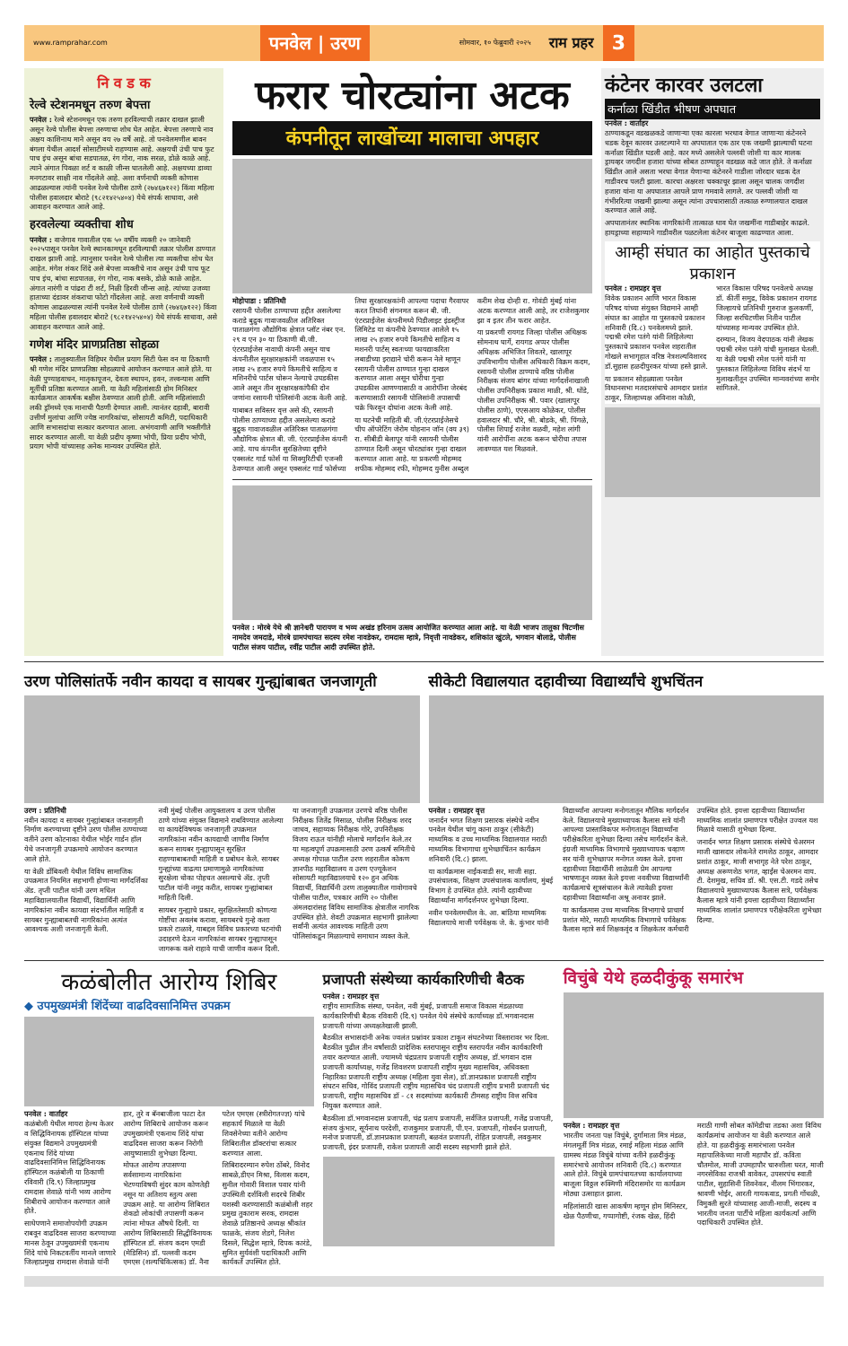www.ramprahar.com
पनवेल | उरण
सोमवार, १० फेब्रुवारी २०२५
राम प्रहर
3
नि व ड क
रेल्वे स्टेशनमधून तरुण बेपत्ता
पनवेल : रेल्वे स्टेशनमधून एक तरुण हरविल्याची तक्रार दाखल झाली असून रेल्वे पोलीस बेपत्ता तरुणाचा शोध घेत आहेत. बेपत्ता तरुणाचे नाव अक्षय काशिनाथ माने असून वय २७ वर्षे आहे. तो पनवेलमणील बावन बंगला येथील आदर्श सोसाटीमध्ये राहण्यास आहे. अक्षयची उंची पाच फुट पाच इंच असून बांधा सडपातळ, रंग गोरा, नाक सरळ, डोळे काळे आहे. त्याने अंगात पिवळा शर्ट व काळी जीन्स घातलेली आहे. अक्षयच्या डाव्या मनगटावर साक्षी नाव गोंदलेले आहे. अशा वर्णनाची व्यक्ती कोणास आढळल्यास त्यांनी पनवेल रेल्वे पोलीस ठाणे (२७४६७१२२) किंवा महिला पोलीस हवालदार बोराटे (९८२१४२५४०४) येथे संपर्क साधावा, असे आवाहन करण्यात आले आहे.
हरवलेल्या व्यक्तीचा शोध
पनवेल : वाजेगाव गावातील एक ५० वर्षीय व्यक्ती २० जानेवारी २०२५पासून पनवेल रेल्वे स्थानकामधून हरविल्याची तक्रार पोलीस ठाण्यात दाखल झाली आहे. त्यानुसार पनवेल रेल्वे पोलीस त्या व्यक्तीचा शोध घेत आहेत. मंगेश शंकर शिंदे असे बेपत्ता व्यक्तीचे नाव असून उंची पाच फूट पाच इंच, बांधा सडपातळ, रंग गोरा, नाक बसके, डोळे काळे आहेत. अंगात नारंगी व पांढरा टी शर्ट, निळी हिरवी जीन्स आहे. त्यांच्या उजव्या हाताच्या दंडावर शंकराचा फोटो गोंदलेला आहे. अशा वर्णनाची व्यक्ती कोणास आढळल्यास त्यांनी पनवेल रेल्वे पोलीस ठाणे (२७४६७१२२) किंवा महिला पोलीस हवालदार बोराटे (९८२१४२५४०४) येथे संपर्क साधावा, असे आवाहन करण्यात आले आहे.
गणेश मंदिर प्राणप्रतिष्ठा सोहळा
पनवेल : तालुक्यातील विहिघर येथील प्रयाग सिटी फेस वन या ठिकाणी श्री गणेश मंदिर प्राणप्रतिष्ठा सोहळ्याचे आयोजन करण्यात आले होते. या वेळी पुण्याहवाचन, मातृकापूजन, देवता स्थापन, हवन, तत्त्वन्यास आणि मूर्तीची प्रतिष्ठा करण्यात आली. या वेळी महिलांसाठी होम मिनिस्टर कार्यक्रमात आकर्षक बक्षीस ठेवण्यात आली होती. आणि महिलांसाठी लकी ड्रॉमध्ये एक मानाची पैठणी देण्यात आली. त्यानंतर दहावी, बारावी उत्तीर्ण मुलांचा आणि ज्येष्ठ नागरिकांचा, सोसायटी कमिटी, पदाधिकारी आणि सभासदांचा सत्कार करण्यात आला. अभंगवाणी आणि भक्तीगीते सादर करण्यात आली. या वेळी प्रदीप कृष्णा भोपी, प्रिया प्रदीप भोपी, प्रयाग भोपी यांच्यासह अनेक मान्यवर उपस्थित होते.
फरार चोरट्यांना अटक
कंपनीतून लाखोंच्या मालाचा अपहार
मोहोपाडा : प्रतिनिधी
रसायनी पोलीस ठाण्याच्या हद्दीत असलेल्या कराडे बुद्रुक गावाजवळील अतिरिक्त पाताळगंगा औद्योगिक क्षेत्रात प्लॉट नंबर एन. २९ व एन ३० या ठिकाणी बी.जी. एंटरप्राईजेस नावाची कंपनी असून याच कंपनीतील सुरक्षारक्षकांनी जवळपास १५ लाख २५ हजार रुपये किमतीचे साहित्य व मशिनरीचे पार्टस चोरून नेल्याचे उघडकीस आले असून तीन सुरक्षारक्षकांपैकी दोन जणांना रसायनी पोलिसांनी अटक केली आहे.
याबाबत सविस्तर वृत्त असे की, रसायनी पोलीस ठाण्याच्या हद्दीत असलेल्या कराडे बुद्रुक गावाजवळील अतिरिक्त पाताळगंगा औद्योगिक क्षेत्रात बी. जी. एंटरप्राईजेस कंपनी आहे. याच कंपनीत सुरक्षितेच्या दृष्टीने एक्सलंट गार्ड फोर्स या सिक्युरिटीची एजन्सी ठेवण्यात आली असून एक्सलंट गार्ड फोर्सच्या तिघा सुरक्षारक्षकांनी आपल्या पदाचा गैरवापर करत तिघांनी संगनमत करून बी. जी. एंटरप्राईजेस कंपनीमध्ये पिडीलाइट इंडस्ट्रीज लिमिटेड या कंपनीचे ठेवण्यात आलेले १५ लाख २५ हजार रुपये किमतीचे साहित्य व मशनरी पार्टस् स्वतःच्या फायद्याकरिता लबाडीच्या इराद्याने चोरी करून नेले म्हणून रसायनी पोलीस ठाण्यात गुन्हा दाखल करण्यात आला असून चोरीचा गुन्हा उघडकीस आणण्यासाठी व आरोपींना जेरबंद करण्यासाठी रसायनी पोलिसांनी तपासाची चक्रे फिरवून दोघांना अटक केली आहे.
या घटनेची माहिती बी. जी.एंटरप्राईजेसचे चीप ऑपरेटिंग जेरोम योहनान जॉन (वय ३९) रा. सीबीडी बेलापूर यांनी रसायनी पोलीस ठाण्यात दिली असून चोरट्यांवर गुन्हा दाखल करण्यात आला आहे. या प्रकरणी मोहम्मद शफीक मोहम्मद रफी, मोहम्मद युनीस अब्दुल करीम शेख दोन्ही रा. गोवंडी मुंबई यांना अटक करण्यात आली आहे, तर राजेशकुमार झा व इतर तीन फरार आहेत.
या प्रकरणी रायगड जिल्हा पोलीस अधिक्षक सोमनाथ घार्गे, रायगड अप्पर पोलीस अधिक्षक अभिजित शिवतरे, खालापूर उपविभागीय पोलीस अधिकारी विक्रम कदम, रसायनी पोलीस ठाण्याचे वरिष्ठ पोलीस निरीक्षक संजय बांगर यांच्या मार्गदर्शनाखाली पोलीस उपनिरीक्षक प्रकाश माळी, श्री. धोंडे, पोलीस उपनिरीक्षक श्री. पवार (खालापूर पोलीस ठाणे), एएसआय कोळेकर, पोलीस हवालदार श्री. चौरे, श्री. बोडके, श्री. पिंगळे, पोलीस शिपाई राजेश वळवी, महेश लांगी यांनी आरोपींना अटक करून चोरीचा तपास लावण्यात यश मिळवले.
पनवेल : मोरबे येथे श्री ज्ञानेश्वरी पारायण व भव्य अखंड हरिनाम उत्सव आयोजित करण्यात आला आहे. या वेळी भाजप तालुका चिटणीस नामदेव जमदाडे, मोरबे ग्रामपंचायत सदस्य रमेश नावडेकर, रामदास म्हात्रे, निवृत्ती नावडेकर, शशिकांत खुंटले, भगवान बोलाडे, पोलीस पाटील संजय पाटील, रवींद्र पाटील आदी उपस्थित होते.
कंटेनर कारवर उलटला
कर्नाळा खिंडीत भीषण अपघात
पनवेल : वार्ताहर
ठाण्याकडून वडखळकडे जाणाऱ्या एका कारला भरधाव वेगात जाणाऱ्या कंटेनरने धडक देवून कारवर उलटल्याने या अपघातात एक ठार एक जखमी झाल्याची घटना कर्नाळा खिंडीत घडली आहे. कार मध्ये असलेले पल्लवी जोशी या कार मालक ड्रायव्हर जगदीश हजारा यांच्या सोबत ठाण्याहून वडखळ कडे जात होते. ते कर्नाळा खिंडीत आले असता भरधा वेगात येणाऱ्या कंटेनरने गाडीला जोरदार धडक देत गाडीवरच पलटी झाला. कारचा अक्षरशः चक्काचूर झाला असून चालक जगदीश हजारा यांना या अपघातात आपले प्राण गमवावे लागले. तर पल्लवी जोशी या गंभीररित्या जखमी झाल्या असून त्यांना उपचारासाठी तत्काळ रुग्णालयात दाखल करण्यात आले आहे.
अपघातानंतर स्थानिक नागरिकांनी तात्काळ धाव घेत जखमींना गाडीबाहेर काढले. हायड्राच्या सहाय्याने गाडीवरील पळटलेला कंटेनर बाजूला काढण्यात आला.
आम्ही संघात का आहोत पुस्तकाचे प्रकाशन
पनवेल : रामप्रहर वृत्त
विवेक प्रकाशन आणि भारत विकास परिषद यांच्या संयुक्त विद्यमाने आम्ही संघात का आहोत या पुस्तकाचे प्रकाशन शनिवारी (दि.८) पनवेलमध्ये झाले. पद्मश्री रमेश पतंगे यांनी लिहिलेल्या पुस्तकाचे प्रकाशन पनवेल शहरातील गोखले सभागृहात वरिष्ठ नेत्रशल्यविशारद डॉ.सुहास हळदीपुरकर यांच्या हस्ते झाले.
या प्रकाशन सोहळ्याला पनवेल विधानसभा मतदारसंघाचे आमदार प्रशांत ठाकूर, जिल्हाध्यक्ष अविनाश कोळी, भारत विकास परिषद पनवेलचे अध्यक्ष डॉ. कीर्ती समुद्र, विवेक प्रकाशन रायगड जिल्हायचे प्रतिनिधी गुरुराज कुलकर्णी, जिल्हा सरचिटणीस नितीन पाटील यांच्यासह मान्यवर उपस्थित होते.
दरम्यान, विजय वेदपाठक यांनी लेखक पद्मश्री रमेश पतंगे यांची मुलाखत घेतली. या वेळी पद्मश्री रमेश पतंगे यांनी या पुस्तकात लिहिलेल्या विविध संदर्भ या मुलाखतीतून उपस्थित मान्यवरांच्या समोर सांगितले.
उरण पोलिसांतर्फे नवीन कायदा व सायबर गुन्ह्यांबाबत जनजागृती
उरण : प्रतिनिधी
नवीन कायदा व सायबर गुन्ह्यांबाबत जनजागृती निर्माण करण्याच्या दृष्टीने उरण पोलीस ठाण्याच्या वतीने उरण कोटनाका येथील भोईर गार्डन हॉल येथे जनजागृती उपक्रमाचे आयोजन करण्यात आले होते.
या वेळी डोंबिवली येथील विविध सामाजिक उपक्रमात नियमित सहभागी होणाऱ्या मार्गदर्शिका ॲड. तृप्ती पाटील यांनी उरण मधिल महाविद्यालयातील विद्यार्थी, विद्यार्थिनी आणि नागरिकांना नवीन कायद्या संदर्भातील माहिती व सायबर गुन्ह्याबाबतची नागरिकांना अत्यंत आवश्यक अशी जनजागृती केली.
नवी मुंबई पोलीस आयुक्तालय व उरण पोलीस ठाणे यांच्या संयुक्त विद्यमाने राबविण्यात आलेल्या या कायदेविषयक जनजागृती उपक्रमात नागरिकांना नवीन कायद्याची जाणीव निर्माण करून सायबर गुन्ह्यापासून सुरक्षित राहण्याबाबतची माहिती व प्रबोधन केले. सायबर गुन्ह्यांच्या वाढत्या प्रमाणामुळे नागरिकांच्या सुरक्षेला धोका पोहचत असल्याचे ॲड. तृप्ती पाटील यांनी नमूद करीत, सायबर गुन्ह्यांबाबत माहिती दिली.
सायबर गुन्ह्याचे प्रकार, सुरक्षिततेसाठी कोणत्या गोष्टींचा अवलंब करावा, सायबरचे गुन्हे कशा प्रकारे टाळावे, याबद्दल विविध प्रकारच्या घटनांची उदाहरणे देऊन नागरिकांना सायबर गुन्ह्यापासून जागरूक कसे राहावे याची जाणीव करून दिली.
या जनजागृती उपक्रमात उरणचे वरिष्ठ पोलीस निरीक्षक जितेंद्र मिसाळ, पोलीस निरीक्षक शरद जाधव, सहाय्यक निरीक्षक गोरे, उपनिरीक्षक विजय राऊत यांनीही मोलाचे मार्गदर्शन केले.तर या महत्वपूर्ण उपक्रमासाठी उरण उत्कर्ष समितीचे अध्यक्ष गोपाळ पाटील उरण शहरातील कोकण ज्ञानपीठ महाविद्यालय व उरण एज्यूकेशन सोसायटी महाविद्यालयाचे १२० हुन अधिक विद्यार्थी, विद्यार्थिनी उरण तालुक्यातील गावोगावचे पोलीस पाटील, पत्रकार आणि २० पोलीस अंमलदारांसह विविध सामाजिक क्षेत्रातील नागरिक उपस्थित होते. शेवटी उपक्रमात सहभागी झालेल्या सर्वांनी अत्यंत आवश्यक माहिती उरण पोलिसांकडून मिळाल्याचे समाधान व्यक्त केले.
सीकेटी विद्यालयात दहावीच्या विद्यार्थ्यांचे शुभचिंतन
पनवेल : रामप्रहर वृत्त
जनार्दन भगत शिक्षण प्रसारक संस्थेचे नवीन पनवेल येथील चांगू काना ठाकूर (सीकेटी) माध्यमिक व उच्च माध्यमिक विद्यालयात मराठी माध्यमिक विभागाचा शुभेच्छाचिंतन कार्यक्रम शनिवारी (दि.८) झाला.
या कार्यक्रमास नाईकवाडी सर, माजी सहा. उपसंचालक, शिक्षण उपसंचालक कार्यालय, मुंबई विभाग हे उपस्थित होते. त्यांनी दहावीच्या विद्यार्थ्यांना मार्गदर्शनपर शुभेच्छा दिल्या.
नवीन पनवेलमधील के. आ. बांठिया माध्यमिक विद्यालयाचे माजी पर्यवेक्षक जे. के. कुंभार यांनी विद्यार्थ्यांना आपल्या मनोगतातून मौलिक मार्गदर्शन केले. विद्यालयाचे मुख्याध्यापक कैलास सत्रे यांनी आपल्या प्रास्ताविकपर मनोगतातून विद्यार्थ्यांना परीक्षेकरिता शुभेच्छा दिल्या तसेच मार्गदर्शन केले. इंग्रजी माध्यमिक विभागाचे मुख्याध्यापक चव्हाण सर यांनी शुभेच्छापर मनोगत व्यक्त केले. इयत्ता दहावीच्या विद्यार्थीनी शाळेप्रती प्रेम आपल्या भाषणातून व्यक्त केले इयत्ता नववीच्या विद्यार्थ्यांनी कार्यक्रमाचे सूत्रसंचालन केले त्यावेळी इयत्ता दहावीच्या विद्यार्थ्यांना अश्रू अनावर झाले.
या कार्यक्रमास उच्च माध्यमिक विभागाचे प्राचार्य प्रशांत मोरे, मराठी माध्यमिक विभागाचे पर्यवेक्षक कैलास म्हात्रे सर्व शिक्षकवृंद व शिक्षकेतर कर्मचारी उपस्थित होते. इयत्ता दहावीच्या विद्यार्थ्यांना माध्यमिक शालांत प्रमाणपत्र परीक्षेत उज्वल यश मिळावे यासाठी शुभेच्छा दिल्या.
जनार्दन भगत शिक्षण प्रसारक संस्थेचे चेअरमन माजी खासदार लोकनेते रामशेठ ठाकूर, आमदार प्रशांत ठाकूर, माजी सभागृह नेते परेश ठाकूर, अध्यक्ष अरूणशेठ भगत, व्हाईस चेअरमन वाय. टी. देशमुख, सचिव डॉ. श्री. एस.टी. गडदे तसेच विद्यालयाचे मुख्याध्यापक कैलास सत्रे, पर्यवेक्षक कैलास म्हात्रे यांनी इयत्ता दहावीच्या विद्यार्थ्यांना माध्यमिक शालांत प्रमाणपत्र परीक्षेकरिता शुभेच्छा दिल्या.
कळंबोलीत आरोग्य शिबिर
◆ उपमुख्यमंत्री शिंदेंच्या वाढदिवसानिमित्त उपक्रम
पनवेल : वार्ताहर
कळंबोली येथील मायरा हेल्थ केअर व सिद्धिविनायक हॉस्पिटल यांच्या संयुक्त विद्यमाने उपमुख्यमंत्री एकनाथ शिंदे यांच्या वाढदिवसानिमित्त सिद्धिविनायक हॉस्पिटल कळंबोली या ठिकाणी रविवारी (दि.९) जिल्हाप्रमुख रामदास शेवाळे यांनी भव्य आरोग्य शिबीराचे आयोजन करण्यात आले होते.
साधेपणाने समाजोपयोगी उपक्रम राबवून वाढदिवस साजरा करण्याच्या मानस ठेवून उपमुख्यमंत्री एकनाथ शिंदे यांचे निकटवर्तीय मानले जाणारे जिल्हाप्रमुख रामदास शेवाळे यांनी हार, तुरे व बॅनबाजीला फाटा देत आरोग्य शिबिराचे आयोजन करून उपमुख्यमंत्री एकनाथ शिंदे यांचा वाढदिवस साजरा करून निरोगी आयुष्यासाठी शुभेच्छा दिल्या.
मोफत आरोग्य तपासण्या सर्वसामान्य नागरिकांना भेटण्याविषयी सुंदर काम कोणतेही नसून या अतिशय स्तुत्य असा उपक्रम आहे. या आरोग्य शिबिरात शेकडो लोकांची तपासणी करून त्यांना मोफत औषधे दिली. या आरोग्य शिबिरासाठी सिद्धीविनायक हॉस्पिटल डॉ. संजय कदम एमडी (मेडिसिन) डॉ. पल्लवी कदम एमएस (शल्यचिकित्सक) डॉ. नैना पटेल एमएस (स्त्रीरोगतज्ज्ञ) यांचे सहकार्य मिळाले या वेळी शिवसेनेच्या वतीने आरोग्य शिबिरातील डॉक्टरांचा सत्कार करण्यात आला.
शिबिरादरम्यान रुपेश ठोंबरे, विनोद साबळे,डीएन मिश्रा, विलास कदम, सुनील गोवारी विशाल पवार यांनी उपस्थिती दर्शविली सदरचे शिबीर यशस्वी करण्यासाठी कळंबोली शहर प्रमुख तुकाराम सरक, रामदास शेवाळे प्रतिष्ठानचे अध्यक्ष श्रीकांत फाळके, संजय शेडगे, निलेश दिसले, सिद्धेश म्हात्रे, दिपक कारंडे, सुमित सुर्यवंशी पदाधिकारी आणि कार्यकर्ते उपस्थित होते.
प्रजापती संस्थेच्या कार्यकारिणीची बैठक
पनवेल : रामप्रहर वृत्त
राष्ट्रीय सामाजिक संस्था, पनवेल, नवी मुंबई, प्रजापती समाज विकास मंडळाच्या कार्यकारिणीची बैठक रविवारी (दि.९) पनवेल येथे संस्थेचे कार्याध्यक्ष डॉ.भगवानदास प्रजापती यांच्या अध्यक्षतेखाली झाली.
बैठकीत सभासदांनी अनेक ज्वलंत प्रश्नांवर प्रकाश टाकून संघटनेच्या विस्तारावर भर दिला. बैठकीत पुढील तीन वर्षांसाठी प्रादेशिक स्तरापासून राष्ट्रीय स्तरापर्यंत नवीन कार्यकारिणी तयार करण्यात आली. ज्यामध्ये चंद्रप्रताप प्रजापती राष्ट्रीय अध्यक्ष, डॉ.भगवान दास प्रजापती कार्याध्यक्ष, गजेंद्र शिवशरण प्रजापती राष्ट्रीय मुख्य महासचिव, अधिवक्ता निहारिका प्रजापती राष्ट्रीय अध्यक्ष (महिला युवा सेल), डॉ.ज्ञानप्रकाश प्रजापती राष्ट्रीय संघटन सचिव, गोविंद प्रजापती राष्ट्रीय महासचिव चंद प्रजापती राष्ट्रीय प्रभारी प्रजापती चंद प्रजापती, राष्ट्रीय महासचिव डॉ - ८१ सदस्यांच्या कार्यकारी टीमसह राष्ट्रीय वित्त सचिव नियुक्त करण्यात आले.
बैठकीला डॉ.भगवानदास प्रजापती, चंद्र प्रताप प्रजापती, सर्वजित प्रजापती, गजेंद्र प्रजापती, संजय कुंभार, सूर्यनाथ परदेशी, राजकुमार प्रजापती, पी.एन. प्रजापती, गोवर्धन प्रजापती, मनोज प्रजापती, डॉ.ज्ञानप्रकाश प्रजापती, बळवंत प्रजापती, रोहित प्रजापती, लवकुमार प्रजापती, इंदर प्रजापती, राकेश प्रजापती आदी सदस्य सहभागी झाले होते.
विचुंबे येथे हळदीकुंकू समारंभ
पनवेल : रामप्रहर वृत्त
भारतीय जनता पक्ष विचुंबे, दुर्गामाता मित्र मंडळ, मंगलमूर्ती मित्र मंडळ, रमाई महिला मंडळ आणि ग्रामस्थ मंडळ विचुंबे यांच्या वतीने हळदीकुंकू समारंभाचे आयोजन शनिवारी (दि.८) करण्यात आले होते. विचुंबे ग्रामपंचायतच्या कार्यालयाच्या बाजूला विठ्ठल रुक्मिणी मंदिरासमोर या कार्यक्रम मोठ्या उत्साहात झाला.
महिलांसाठी खास आकर्षण म्हणून होम मिनिस्टर, खेळ पैठणीचा, गप्पागोष्टी, रंजक खेळ, हिंदी मराठी गाणी सोबत कॉमेडीचा तडका अशा विविध कार्यक्रमांच आयोजन या वेळी करण्यात आले होते. या हळदीकुंकू समारंभाला पनवेल महापालिकेच्या माजी महापौर डॉ. कविता चौतमोल, माजी उपमहापौर चारुशीला घरत, माजी नगरसेविका राजश्री वावेकर, उपसरपंच स्वाती पाटील, सुहासिनी शिवनेकर, नीलम भिंगारकर, श्रावणी भोईर, आरती गायकवाड, प्रगती गोंधळी, विमुक्ती सुरते यांच्यासह आजी-माजी, सदस्य व भारतीय जनता पार्टीचे महिला कार्यकर्त्या आणि पदाधिकारी उपस्थित होते.